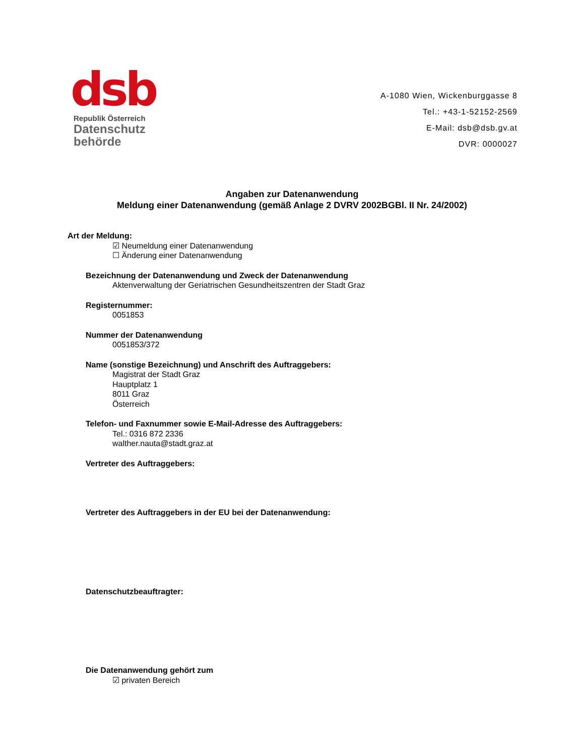dsb
Republik Österreich
Datenschutz
behörde
A-1080 Wien, Wickenburggasse 8
Tel.: +43-1-52152-2569
E-Mail: dsb@dsb.gv.at
DVR: 0000027
Angaben zur Datenanwendung
Meldung einer Datenanwendung (gemäß Anlage 2 DVRV 2002BGBl. II Nr. 24/2002)
Art der Meldung:
☑ Neumeldung einer Datenanwendung
☐ Änderung einer Datenanwendung
Bezeichnung der Datenanwendung und Zweck der Datenanwendung
Aktenverwaltung der Geriatrischen Gesundheitszentren der Stadt Graz
Registernummer:
0051853
Nummer der Datenanwendung
0051853/372
Name (sonstige Bezeichnung) und Anschrift des Auftraggebers:
Magistrat der Stadt Graz
Hauptplatz 1
8011 Graz
Österreich
Telefon- und Faxnummer sowie E-Mail-Adresse des Auftraggebers:
Tel.: 0316 872 2336
walther.nauta@stadt.graz.at
Vertreter des Auftraggebers:
Vertreter des Auftraggebers in der EU bei der Datenanwendung:
Datenschutzbeauftragter:
Die Datenanwendung gehört zum
☑ privaten Bereich